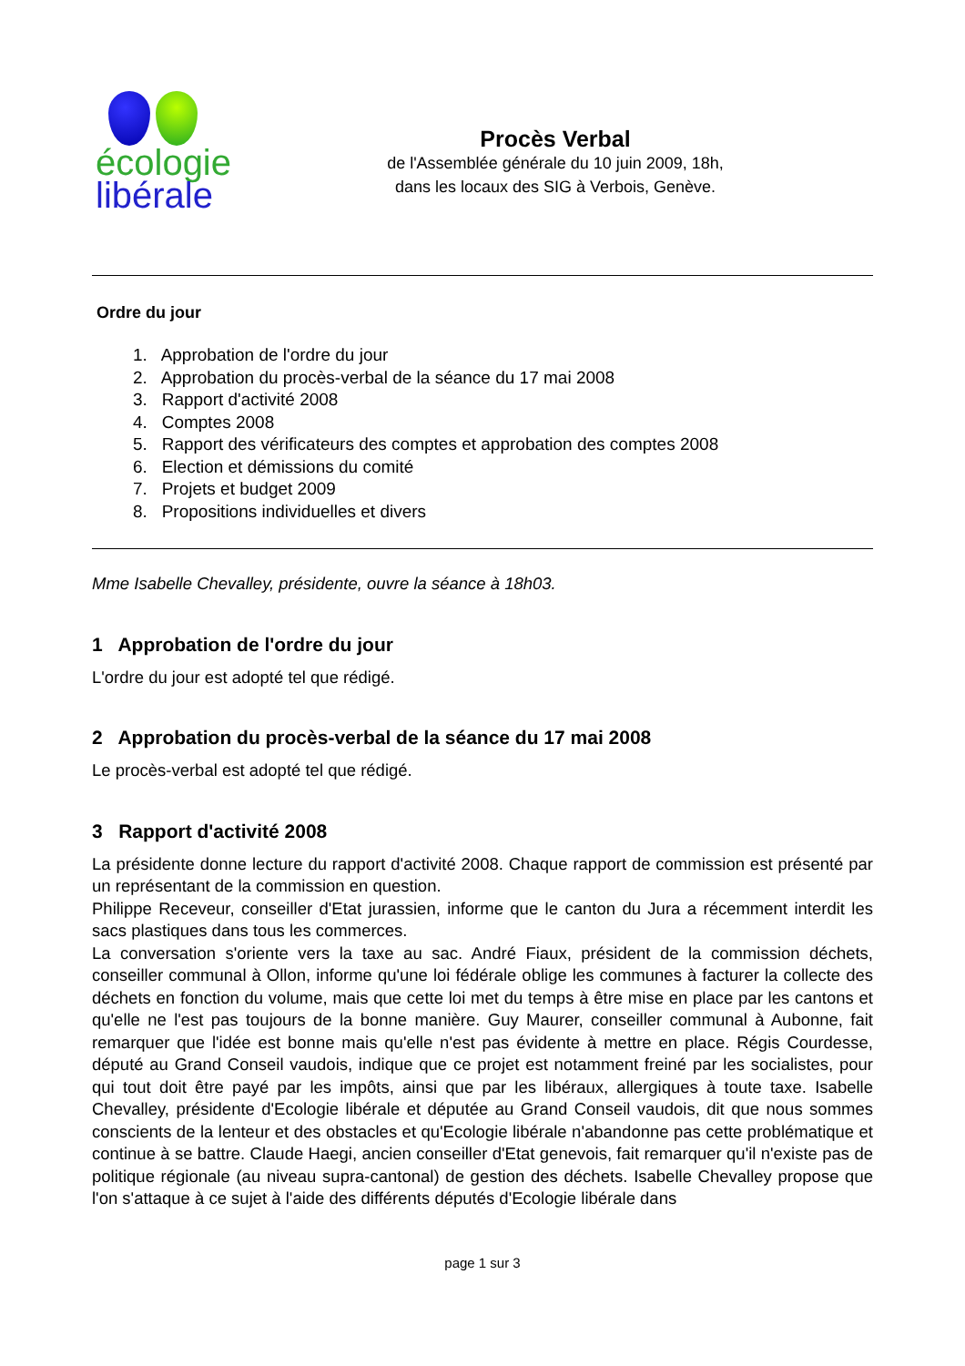écologie
libérale
Procès Verbal
de l'Assemblée générale du 10 juin 2009, 18h,
dans les locaux des SIG à Verbois, Genève.
Ordre du jour
1. Approbation de l'ordre du jour
2. Approbation du procès-verbal de la séance du 17 mai 2008
3. Rapport d'activité 2008
4. Comptes 2008
5. Rapport des vérificateurs des comptes et approbation des comptes 2008
6. Election et démissions du comité
7. Projets et budget 2009
8. Propositions individuelles et divers
Mme Isabelle Chevalley, présidente, ouvre la séance à 18h03.
1 Approbation de l'ordre du jour
L'ordre du jour est adopté tel que rédigé.
2 Approbation du procès-verbal de la séance du 17 mai 2008
Le procès-verbal est adopté tel que rédigé.
3 Rapport d'activité 2008
La présidente donne lecture du rapport d'activité 2008. Chaque rapport de commission est présenté par un représentant de la commission en question.
Philippe Receveur, conseiller d'Etat jurassien, informe que le canton du Jura a récemment interdit les sacs plastiques dans tous les commerces.
La conversation s'oriente vers la taxe au sac. André Fiaux, président de la commission déchets, conseiller communal à Ollon, informe qu'une loi fédérale oblige les communes à facturer la collecte des déchets en fonction du volume, mais que cette loi met du temps à être mise en place par les cantons et qu'elle ne l'est pas toujours de la bonne manière. Guy Maurer, conseiller communal à Aubonne, fait remarquer que l'idée est bonne mais qu'elle n'est pas évidente à mettre en place. Régis Courdesse, député au Grand Conseil vaudois, indique que ce projet est notamment freiné par les socialistes, pour qui tout doit être payé par les impôts, ainsi que par les libéraux, allergiques à toute taxe. Isabelle Chevalley, présidente d'Ecologie libérale et députée au Grand Conseil vaudois, dit que nous sommes conscients de la lenteur et des obstacles et qu'Ecologie libérale n'abandonne pas cette problématique et continue à se battre. Claude Haegi, ancien conseiller d'Etat genevois, fait remarquer qu'il n'existe pas de politique régionale (au niveau supra-cantonal) de gestion des déchets. Isabelle Chevalley propose que l'on s'attaque à ce sujet à l'aide des différents députés d'Ecologie libérale dans
page 1 sur 3